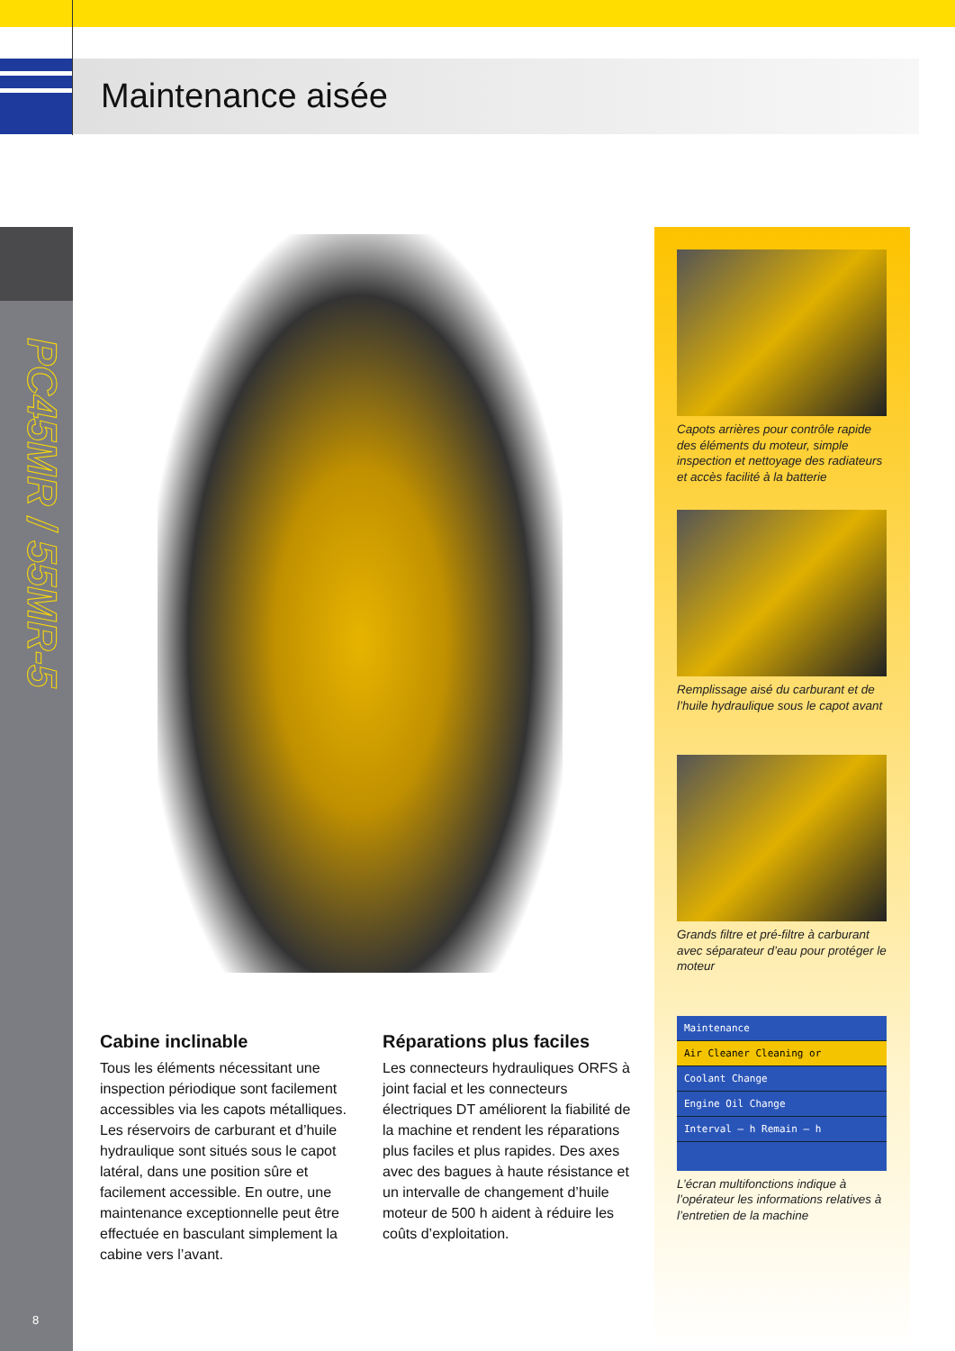Maintenance aisée
PC45MR / 55MR-5
8
Cabine inclinable
Tous les éléments nécessitant une inspection périodique sont facilement accessibles via les capots métalliques. Les réservoirs de carburant et d’huile hydraulique sont situés sous le capot latéral, dans une position sûre et facilement accessible. En outre, une maintenance exceptionnelle peut être effectuée en basculant simplement la cabine vers l’avant.
Réparations plus faciles
Les connecteurs hydrauliques ORFS à joint facial et les connecteurs électriques DT améliorent la fiabilité de la machine et rendent les réparations plus faciles et plus rapides. Des axes avec des bagues à haute résistance et un intervalle de changement d’huile moteur de 500 h aident à réduire les coûts d’exploitation.
Capots arrières pour contrôle rapide des éléments du moteur, simple inspection et nettoyage des radiateurs et accès facilité à la batterie
Remplissage aisé du carburant et de l’huile hydraulique sous le capot avant
Grands filtre et pré-filtre à carburant avec séparateur d’eau pour protéger le moteur
Maintenance
Air Cleaner Cleaning or
Coolant Change
Engine Oil Change
Interval — h Remain — h
L’écran multifonctions indique à l’opérateur les informations relatives à l’entretien de la machine